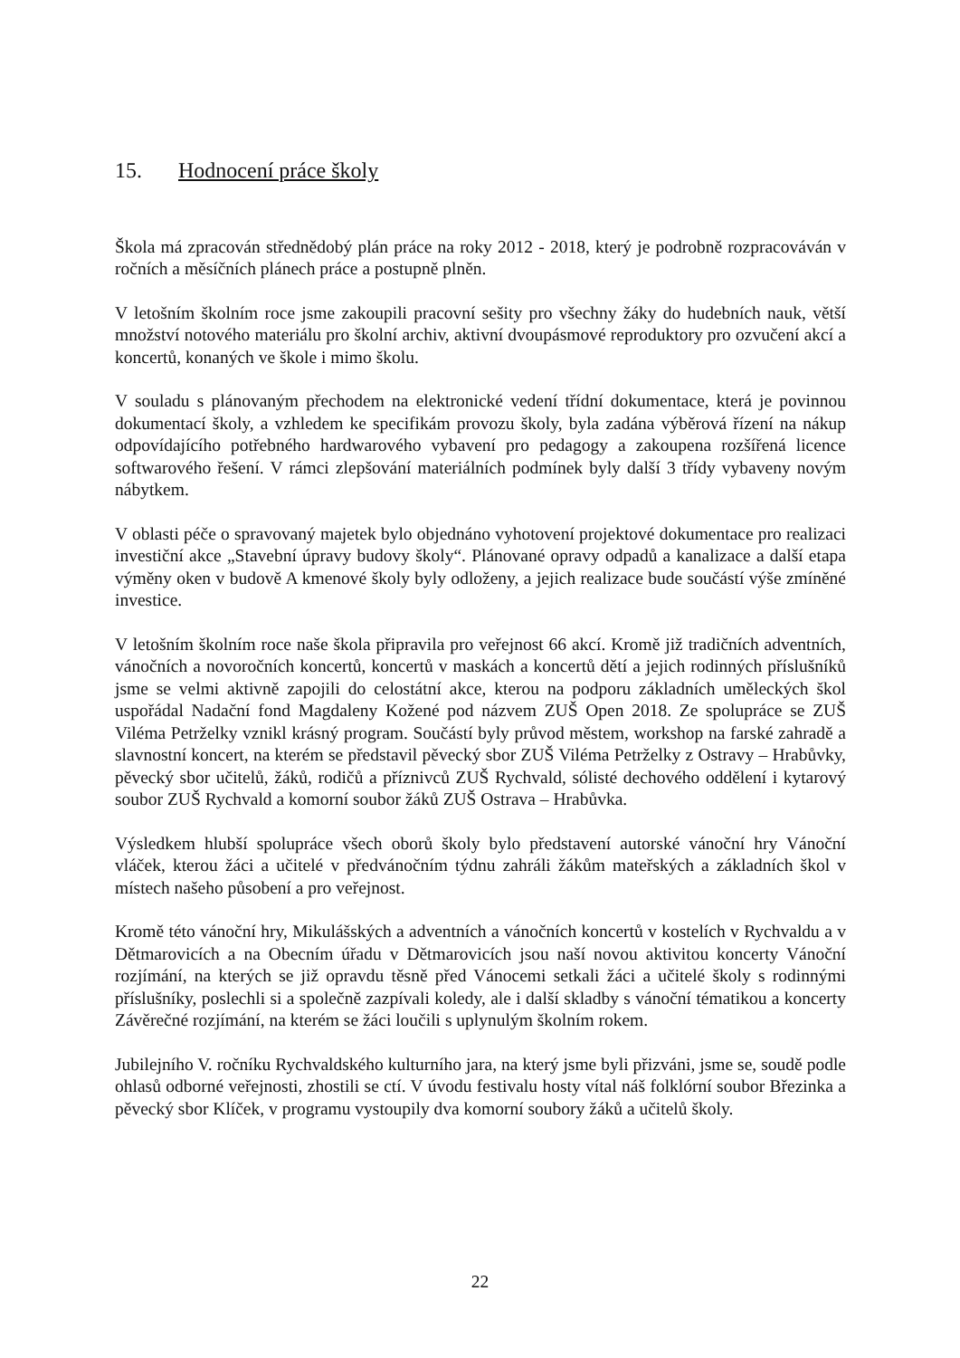15. Hodnocení práce školy
Škola má zpracován střednědobý plán práce na roky 2012 - 2018, který je podrobně rozpracováván v ročních a měsíčních plánech práce a postupně plněn.
V letošním školním roce jsme zakoupili pracovní sešity pro všechny žáky do hudebních nauk, větší množství notového materiálu pro školní archiv, aktivní dvoupásmové reproduktory pro ozvučení akcí a koncertů, konaných ve škole i mimo školu.
V souladu s plánovaným přechodem na elektronické vedení třídní dokumentace, která je povinnou dokumentací školy, a vzhledem ke specifikám provozu školy, byla zadána výběrová řízení na nákup odpovídajícího potřebného hardwarového vybavení pro pedagogy a zakoupena rozšířená licence softwarového řešení. V rámci zlepšování materiálních podmínek byly další 3 třídy vybaveny novým nábytkem.
V oblasti péče o spravovaný majetek bylo objednáno vyhotovení projektové dokumentace pro realizaci investiční akce „Stavební úpravy budovy školy“. Plánované opravy odpadů a kanalizace a další etapa výměny oken v budově A kmenové školy byly odloženy, a jejich realizace bude součástí výše zmíněné investice.
V letošním školním roce naše škola připravila pro veřejnost 66 akcí. Kromě již tradičních adventních, vánočních a novoročních koncertů, koncertů v maskách a koncertů dětí a jejich rodinných příslušníků jsme se velmi aktivně zapojili do celostátní akce, kterou na podporu základních uměleckých škol uspořádal Nadační fond Magdaleny Kožené pod názvem ZUŠ Open 2018. Ze spolupráce se ZUŠ Viléma Petrželky vznikl krásný program. Součástí byly průvod městem, workshop na farské zahradě a slavnostní koncert, na kterém se představil pěvecký sbor ZUŠ Viléma Petrželky z Ostravy – Hrabůvky, pěvecký sbor učitelů, žáků, rodičů a příznivců ZUŠ Rychvald, sólisté dechového oddělení i kytarový soubor ZUŠ Rychvald a komorní soubor žáků ZUŠ Ostrava – Hrabůvka.
Výsledkem hlubší spolupráce všech oborů školy bylo představení autorské vánoční hry Vánoční vláček, kterou žáci a učitelé v předvánočním týdnu zahráli žákům mateřských a základních škol v místech našeho působení a pro veřejnost.
Kromě této vánoční hry, Mikulášských a adventních a vánočních koncertů v kostelích v Rychvaldu a v Dětmarovicích a na Obecním úřadu v Dětmarovicích jsou naší novou aktivitou koncerty Vánoční rozjímání, na kterých se již opravdu těsně před Vánocemi setkali žáci a učitelé školy s rodinnými příslušníky, poslechli si a společně zazpívali koledy, ale i další skladby s vánoční tématikou a koncerty Závěrečné rozjímání, na kterém se žáci loučili s uplynulým školním rokem.
Jubilejního V. ročníku Rychvaldského kulturního jara, na který jsme byli přizváni, jsme se, soudě podle ohlasů odborné veřejnosti, zhostili se ctí. V úvodu festivalu hosty vítal náš folklórní soubor Březinka a pěvecký sbor Klíček, v programu vystoupily dva komorní soubory žáků a učitelů školy.
22